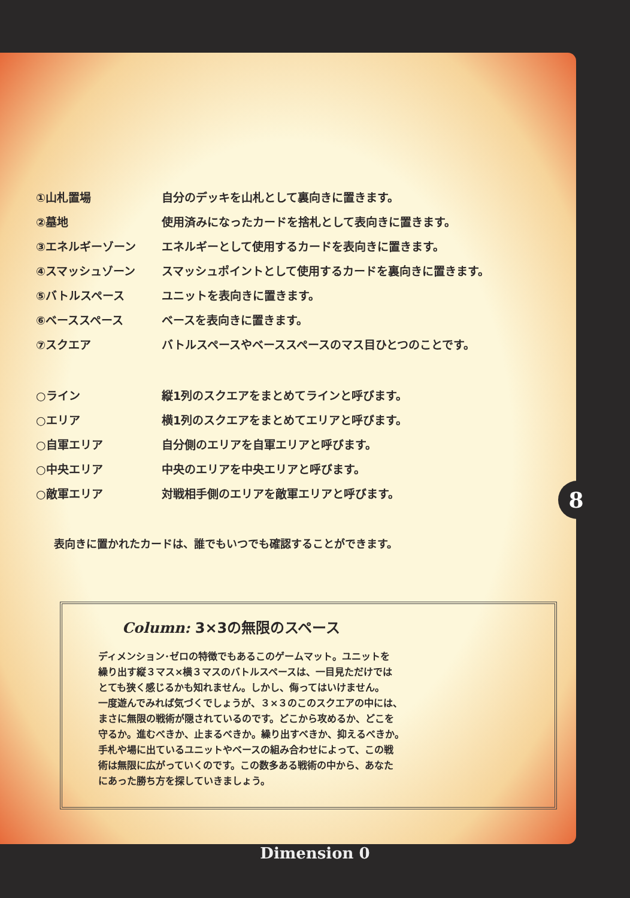| ①山札置場 | 自分のデッキを山札として裏向きに置きます。 |
| ②墓地 | 使用済みになったカードを捨札として表向きに置きます。 |
| ③エネルギーゾーン | エネルギーとして使用するカードを表向きに置きます。 |
| ④スマッシュゾーン | スマッシュポイントとして使用するカードを裏向きに置きます。 |
| ⑤バトルスペース | ユニットを表向きに置きます。 |
| ⑥ベーススペース | ベースを表向きに置きます。 |
| ⑦スクエア | バトルスペースやベーススペースのマス目ひとつのことです。 |
| ○ライン | 縦1列のスクエアをまとめてラインと呼びます。 |
| ○エリア | 横1列のスクエアをまとめてエリアと呼びます。 |
| ○自軍エリア | 自分側のエリアを自軍エリアと呼びます。 |
| ○中央エリア | 中央のエリアを中央エリアと呼びます。 |
| ○敵軍エリア | 対戦相手側のエリアを敵軍エリアと呼びます。 |
表向きに置かれたカードは、誰でもいつでも確認することができます。
Column: 3×3の無限のスペース
ディメンション･ゼロの特徴でもあるこのゲームマット。ユニットを
繰り出す縦３マス×横３マスのバトルスペースは、一目見ただけでは
とても狭く感じるかも知れません。しかし、侮ってはいけません。
一度遊んでみれば気づくでしょうが、３×３のこのスクエアの中には、
まさに無限の戦術が隠されているのです。どこから攻めるか、どこを
守るか。進むべきか、止まるべきか。繰り出すべきか、抑えるべきか。
手札や場に出ているユニットやベースの組み合わせによって、この戦
術は無限に広がっていくのです。この数多ある戦術の中から、あなた
にあった勝ち方を探していきましょう。
8
Dimension 0